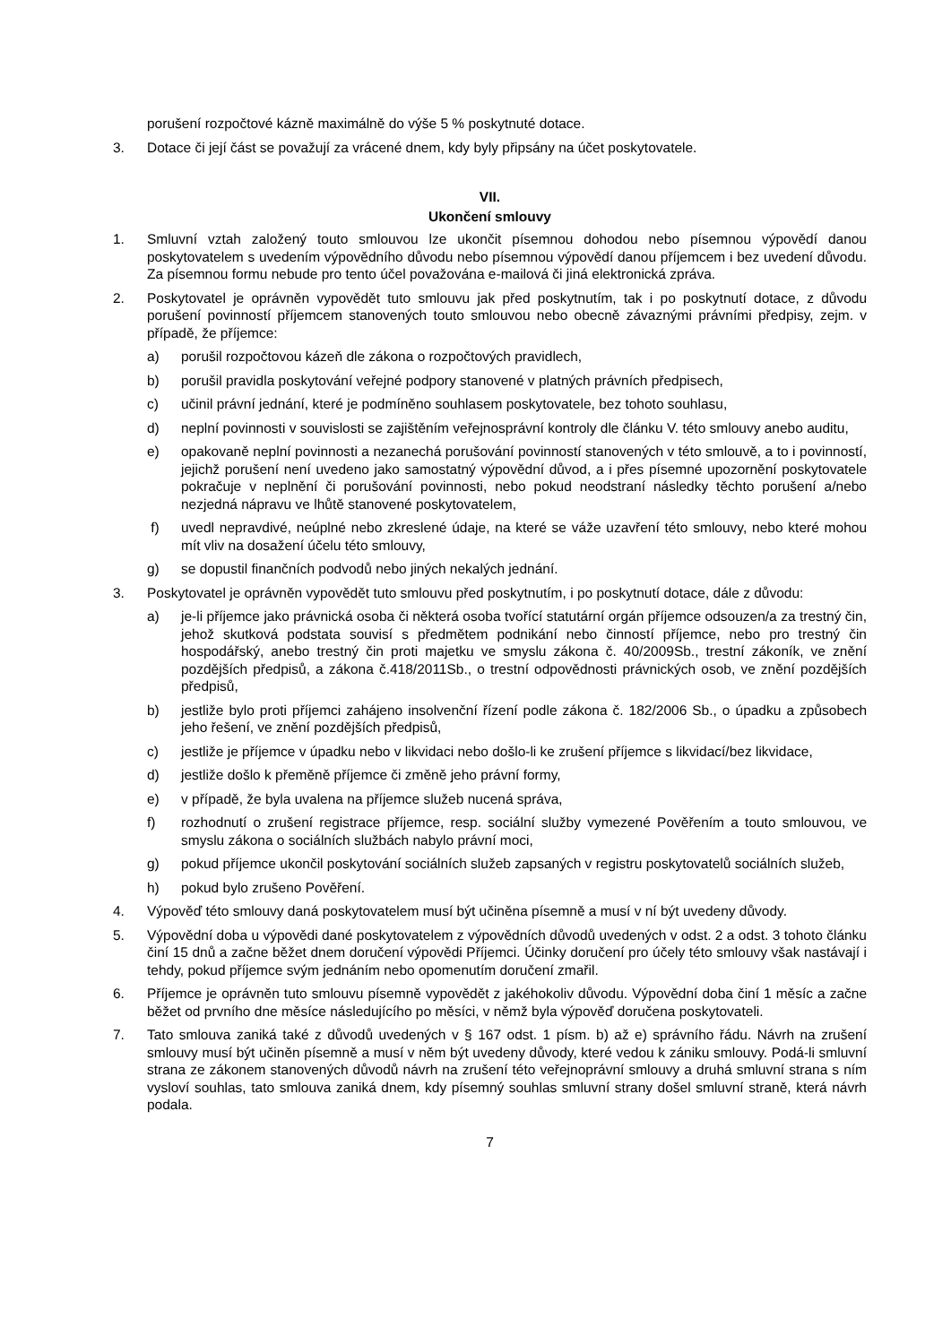porušení rozpočtové kázně maximálně do výše 5 % poskytnuté dotace.
3. Dotace či její část se považují za vrácené dnem, kdy byly připsány na účet poskytovatele.
VII.
Ukončení smlouvy
1. Smluvní vztah založený touto smlouvou lze ukončit písemnou dohodou nebo písemnou výpovědí danou poskytovatelem s uvedením výpovědního důvodu nebo písemnou výpovědí danou příjemcem i bez uvedení důvodu. Za písemnou formu nebude pro tento účel považována e-mailová či jiná elektronická zpráva.
2. Poskytovatel je oprávněn vypovědět tuto smlouvu jak před poskytnutím, tak i po poskytnutí dotace, z důvodu porušení povinností příjemcem stanovených touto smlouvou nebo obecně závaznými právními předpisy, zejm. v případě, že příjemce:
a) porušil rozpočtovou kázeň dle zákona o rozpočtových pravidlech,
b) porušil pravidla poskytování veřejné podpory stanovené v platných právních předpisech,
c) učinil právní jednání, které je podmíněno souhlasem poskytovatele, bez tohoto souhlasu,
d) neplní povinnosti v souvislosti se zajištěním veřejnosprávní kontroly dle článku V. této smlouvy anebo auditu,
e) opakovaně neplní povinnosti a nezanechá porušování povinností stanovených v této smlouvě, a to i povinností, jejichž porušení není uvedeno jako samostatný výpovědní důvod, a i přes písemné upozornění poskytovatele pokračuje v neplnění či porušování povinnosti, nebo pokud neodstraní následky těchto porušení a/nebo nezjedná nápravu ve lhůtě stanovené poskytovatelem,
f) uvedl nepravdivé, neúplné nebo zkreslené údaje, na které se váže uzavření této smlouvy, nebo které mohou mít vliv na dosažení účelu této smlouvy,
g) se dopustil finančních podvodů nebo jiných nekalých jednání.
3. Poskytovatel je oprávněn vypovědět tuto smlouvu před poskytnutím, i po poskytnutí dotace, dále z důvodu:
a) je-li příjemce jako právnická osoba či některá osoba tvořící statutární orgán příjemce odsouzen/a za trestný čin, jehož skutková podstata souvisí s předmětem podnikání nebo činností příjemce, nebo pro trestný čin hospodářský, anebo trestný čin proti majetku ve smyslu zákona č. 40/2009Sb., trestní zákoník, ve znění pozdějších předpisů, a zákona č.418/2011Sb., o trestní odpovědnosti právnických osob, ve znění pozdějších předpisů,
b) jestliže bylo proti příjemci zahájeno insolvenční řízení podle zákona č. 182/2006 Sb., o úpadku a způsobech jeho řešení, ve znění pozdějších předpisů,
c) jestliže je příjemce v úpadku nebo v likvidaci nebo došlo-li ke zrušení příjemce s likvidací/bez likvidace,
d) jestliže došlo k přeměně příjemce či změně jeho právní formy,
e) v případě, že byla uvalena na příjemce služeb nucená správa,
f) rozhodnutí o zrušení registrace příjemce, resp. sociální služby vymezené Pověřením a touto smlouvou, ve smyslu zákona o sociálních službách nabylo právní moci,
g) pokud příjemce ukončil poskytování sociálních služeb zapsaných v registru poskytovatelů sociálních služeb,
h) pokud bylo zrušeno Pověření.
4. Výpověď této smlouvy daná poskytovatelem musí být učiněna písemně a musí v ní být uvedeny důvody.
5. Výpovědní doba u výpovědi dané poskytovatelem z výpovědních důvodů uvedených v odst. 2 a odst. 3 tohoto článku činí 15 dnů a začne běžet dnem doručení výpovědi Příjemci. Účinky doručení pro účely této smlouvy však nastávají i tehdy, pokud příjemce svým jednáním nebo opomenutím doručení zmařil.
6. Příjemce je oprávněn tuto smlouvu písemně vypovědět z jakéhokoliv důvodu. Výpovědní doba činí 1 měsíc a začne běžet od prvního dne měsíce následujícího po měsíci, v němž byla výpověď doručena poskytovateli.
7. Tato smlouva zaniká také z důvodů uvedených v § 167 odst. 1 písm. b) až e) správního řádu. Návrh na zrušení smlouvy musí být učiněn písemně a musí v něm být uvedeny důvody, které vedou k zániku smlouvy. Podá-li smluvní strana ze zákonem stanovených důvodů návrh na zrušení této veřejnoprávní smlouvy a druhá smluvní strana s ním vysloví souhlas, tato smlouva zaniká dnem, kdy písemný souhlas smluvní strany došel smluvní straně, která návrh podala.
7